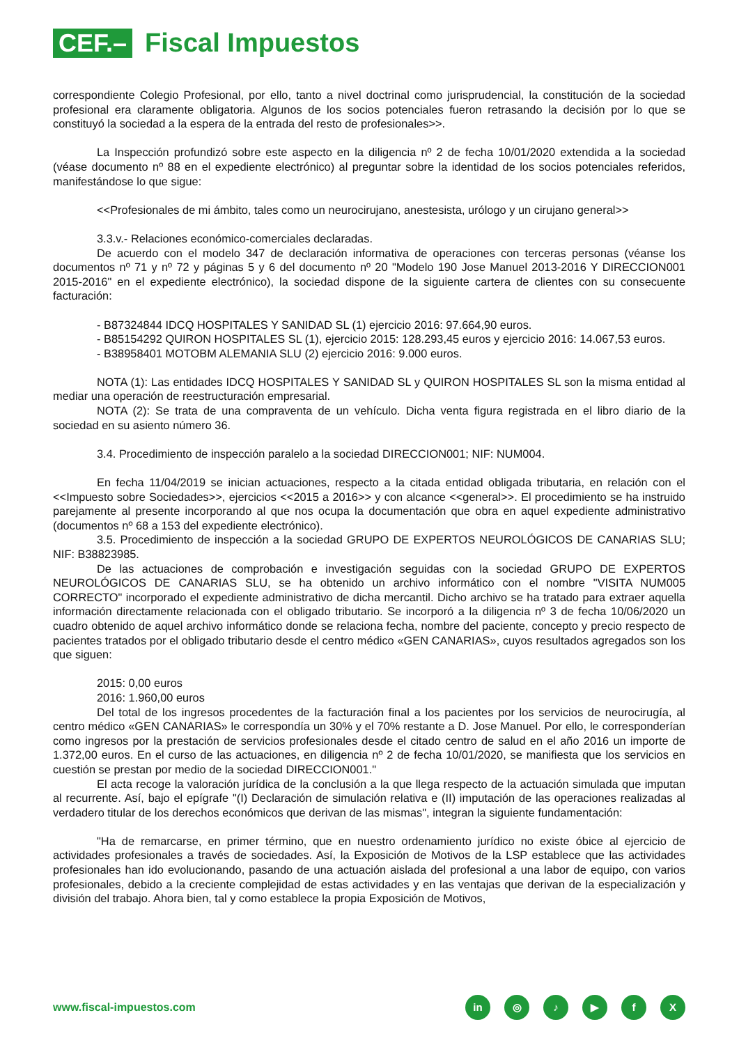CEF.–
Fiscal Impuestos
correspondiente Colegio Profesional, por ello, tanto a nivel doctrinal como jurisprudencial, la constitución de la sociedad profesional era claramente obligatoria. Algunos de los socios potenciales fueron retrasando la decisión por lo que se constituyó la sociedad a la espera de la entrada del resto de profesionales>>.
La Inspección profundizó sobre este aspecto en la diligencia nº 2 de fecha 10/01/2020 extendida a la sociedad (véase documento nº 88 en el expediente electrónico) al preguntar sobre la identidad de los socios potenciales referidos, manifestándose lo que sigue:
<<Profesionales de mi ámbito, tales como un neurocirujano, anestesista, urólogo y un cirujano general>>
3.3.v.- Relaciones económico-comerciales declaradas.
De acuerdo con el modelo 347 de declaración informativa de operaciones con terceras personas (véanse los documentos nº 71 y nº 72 y páginas 5 y 6 del documento nº 20 "Modelo 190 Jose Manuel 2013-2016 Y DIRECCION001 2015-2016" en el expediente electrónico), la sociedad dispone de la siguiente cartera de clientes con su consecuente facturación:
- B87324844 IDCQ HOSPITALES Y SANIDAD SL (1) ejercicio 2016: 97.664,90 euros.
- B85154292 QUIRON HOSPITALES SL (1), ejercicio 2015: 128.293,45 euros y ejercicio 2016: 14.067,53 euros.
- B38958401 MOTOBM ALEMANIA SLU (2) ejercicio 2016: 9.000 euros.
NOTA (1): Las entidades IDCQ HOSPITALES Y SANIDAD SL y QUIRON HOSPITALES SL son la misma entidad al mediar una operación de reestructuración empresarial.
NOTA (2): Se trata de una compraventa de un vehículo. Dicha venta figura registrada en el libro diario de la sociedad en su asiento número 36.
3.4. Procedimiento de inspección paralelo a la sociedad DIRECCION001; NIF: NUM004.
En fecha 11/04/2019 se inician actuaciones, respecto a la citada entidad obligada tributaria, en relación con el <<Impuesto sobre Sociedades>>, ejercicios <<2015 a 2016>> y con alcance <<general>>. El procedimiento se ha instruido parejamente al presente incorporando al que nos ocupa la documentación que obra en aquel expediente administrativo (documentos nº 68 a 153 del expediente electrónico).
3.5. Procedimiento de inspección a la sociedad GRUPO DE EXPERTOS NEUROLÓGICOS DE CANARIAS SLU; NIF: B38823985.
De las actuaciones de comprobación e investigación seguidas con la sociedad GRUPO DE EXPERTOS NEUROLÓGICOS DE CANARIAS SLU, se ha obtenido un archivo informático con el nombre "VISITA NUM005 CORRECTO" incorporado el expediente administrativo de dicha mercantil. Dicho archivo se ha tratado para extraer aquella información directamente relacionada con el obligado tributario. Se incorporó a la diligencia nº 3 de fecha 10/06/2020 un cuadro obtenido de aquel archivo informático donde se relaciona fecha, nombre del paciente, concepto y precio respecto de pacientes tratados por el obligado tributario desde el centro médico «GEN CANARIAS», cuyos resultados agregados son los que siguen:
2015: 0,00 euros
2016: 1.960,00 euros
Del total de los ingresos procedentes de la facturación final a los pacientes por los servicios de neurocirugía, al centro médico «GEN CANARIAS» le correspondía un 30% y el 70% restante a D. Jose Manuel. Por ello, le corresponderían como ingresos por la prestación de servicios profesionales desde el citado centro de salud en el año 2016 un importe de 1.372,00 euros. En el curso de las actuaciones, en diligencia nº 2 de fecha 10/01/2020, se manifiesta que los servicios en cuestión se prestan por medio de la sociedad DIRECCION001."
El acta recoge la valoración jurídica de la conclusión a la que llega respecto de la actuación simulada que imputan al recurrente. Así, bajo el epígrafe "(I) Declaración de simulación relativa e (II) imputación de las operaciones realizadas al verdadero titular de los derechos económicos que derivan de las mismas", integran la siguiente fundamentación:
"Ha de remarcarse, en primer término, que en nuestro ordenamiento jurídico no existe óbice al ejercicio de actividades profesionales a través de sociedades. Así, la Exposición de Motivos de la LSP establece que las actividades profesionales han ido evolucionando, pasando de una actuación aislada del profesional a una labor de equipo, con varios profesionales, debido a la creciente complejidad de estas actividades y en las ventajas que derivan de la especialización y división del trabajo. Ahora bien, tal y como establece la propia Exposición de Motivos,
www.fiscal-impuestos.com
in ◎ ♪ ▶ fX